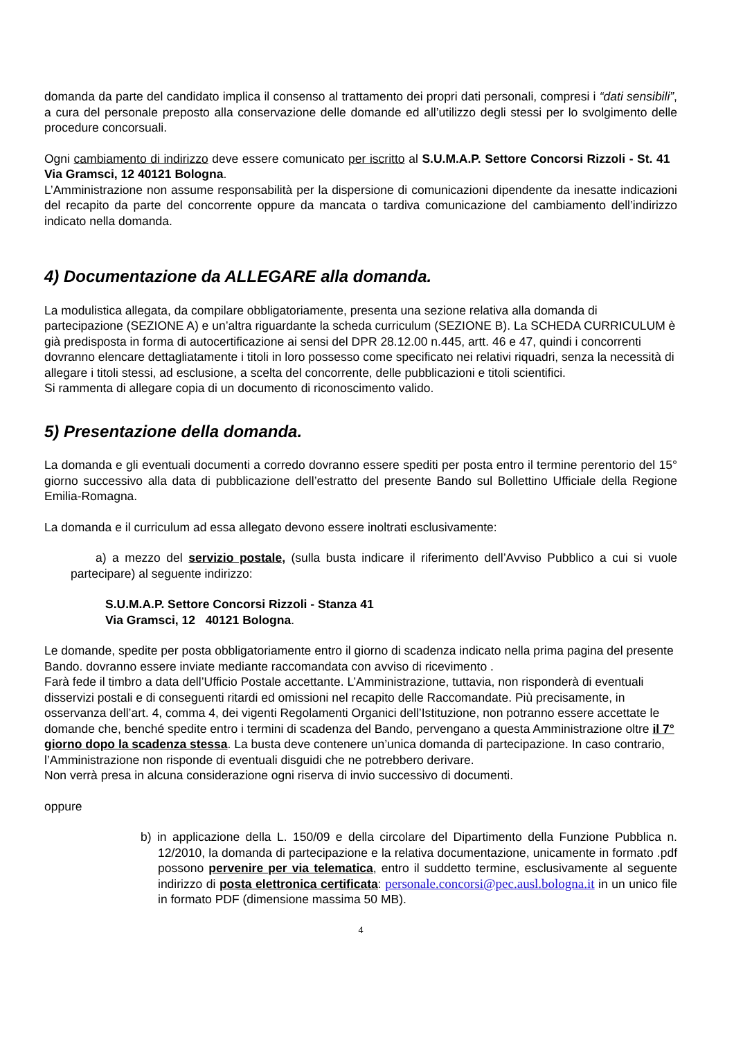domanda da parte del candidato implica il consenso al trattamento dei propri dati personali, compresi i “dati sensibili”, a cura del personale preposto alla conservazione delle domande ed all’utilizzo degli stessi per lo svolgimento delle procedure concorsuali.
Ogni cambiamento di indirizzo deve essere comunicato per iscritto al S.U.M.A.P. Settore Concorsi Rizzoli - St. 41 Via Gramsci, 12 40121 Bologna.
L’Amministrazione non assume responsabilità per la dispersione di comunicazioni dipendente da inesatte indicazioni del recapito da parte del concorrente oppure da mancata o tardiva comunicazione del cambiamento dell’indirizzo indicato nella domanda.
4) Documentazione da ALLEGARE alla domanda.
La modulistica allegata, da compilare obbligatoriamente, presenta una sezione relativa alla domanda di partecipazione (SEZIONE A) e un’altra riguardante la scheda curriculum (SEZIONE B). La SCHEDA CURRICULUM è già predisposta in forma di autocertificazione ai sensi del DPR 28.12.00 n.445, artt. 46 e 47, quindi i concorrenti dovranno elencare dettagliatamente i titoli in loro possesso come specificato nei relativi riquadri, senza la necessità di allegare i titoli stessi, ad esclusione, a scelta del concorrente, delle pubblicazioni e titoli scientifici.
Si rammenta di allegare copia di un documento di riconoscimento valido.
5) Presentazione della domanda.
La domanda e gli eventuali documenti a corredo dovranno essere spediti per posta entro il termine perentorio del 15° giorno successivo alla data di pubblicazione dell’estratto del presente Bando sul Bollettino Ufficiale della Regione Emilia-Romagna.
La domanda e il curriculum ad essa allegato devono essere inoltrati esclusivamente:
a) a mezzo del servizio postale, (sulla busta indicare il riferimento dell’Avviso Pubblico a cui si vuole partecipare) al seguente indirizzo:
S.U.M.A.P. Settore Concorsi Rizzoli - Stanza 41
Via Gramsci, 12 40121 Bologna.
Le domande, spedite per posta obbligatoriamente entro il giorno di scadenza indicato nella prima pagina del presente Bando. dovranno essere inviate mediante raccomandata con avviso di ricevimento .
Farà fede il timbro a data dell’Ufficio Postale accettante. L’Amministrazione, tuttavia, non risponderà di eventuali disservizi postali e di conseguenti ritardi ed omissioni nel recapito delle Raccomandate. Più precisamente, in osservanza dell’art. 4, comma 4, dei vigenti Regolamenti Organici dell’Istituzione, non potranno essere accettate le domande che, benché spedite entro i termini di scadenza del Bando, pervengano a questa Amministrazione oltre il 7° giorno dopo la scadenza stessa. La busta deve contenere un’unica domanda di partecipazione. In caso contrario, l’Amministrazione non risponde di eventuali disguidi che ne potrebbero derivare.
Non verrà presa in alcuna considerazione ogni riserva di invio successivo di documenti.
oppure
b) in applicazione della L. 150/09 e della circolare del Dipartimento della Funzione Pubblica n. 12/2010, la domanda di partecipazione e la relativa documentazione, unicamente in formato .pdf possono pervenire per via telematica, entro il suddetto termine, esclusivamente al seguente indirizzo di posta elettronica certificata: personale.concorsi@pec.ausl.bologna.it in un unico file in formato PDF (dimensione massima 50 MB).
4